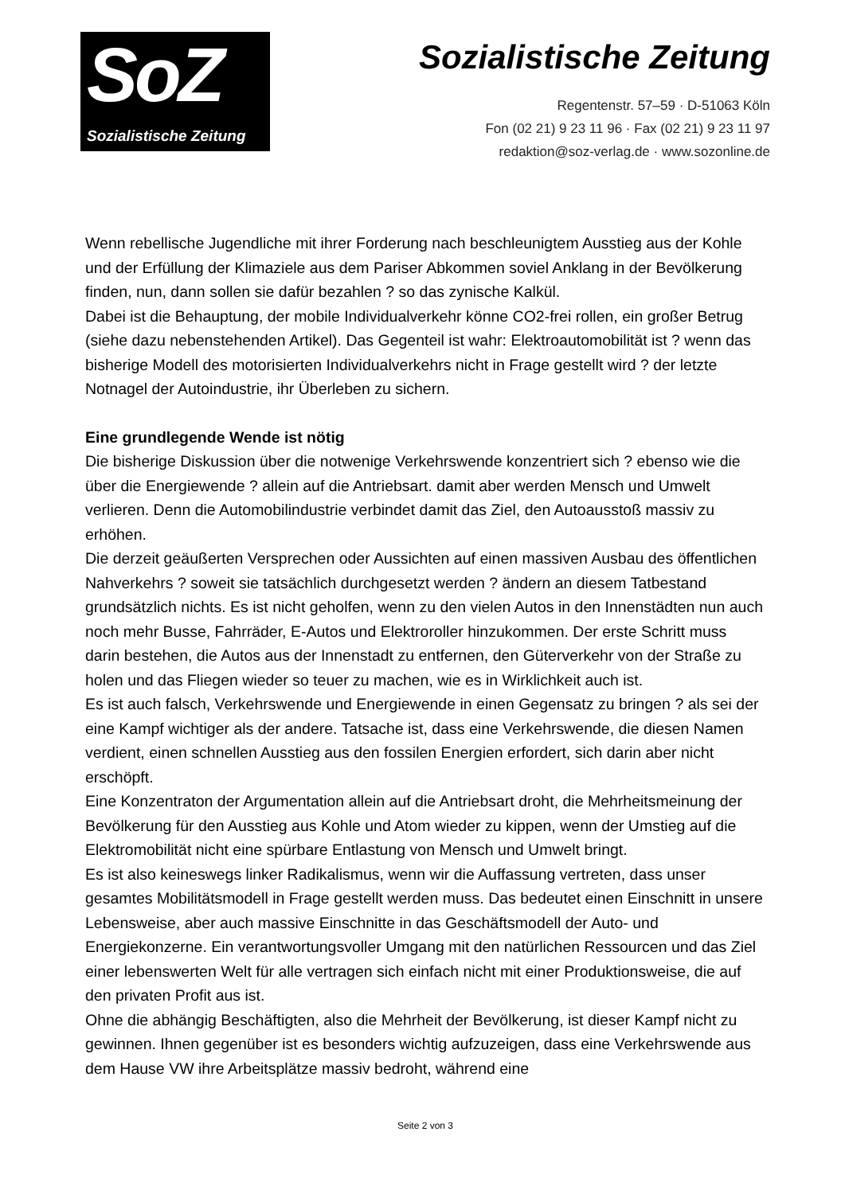SoZ
Sozialistische Zeitung
Sozialistische Zeitung
Regentenstr. 57–59 · D-51063 Köln
Fon (02 21) 9 23 11 96 · Fax (02 21) 9 23 11 97
redaktion@soz-verlag.de · www.sozonline.de
Wenn rebellische Jugendliche mit ihrer Forderung nach beschleunigtem Ausstieg aus der Kohle und der Erfüllung der Klimaziele aus dem Pariser Abkommen soviel Anklang in der Bevölkerung finden, nun, dann sollen sie dafür bezahlen ? so das zynische Kalkül.
Dabei ist die Behauptung, der mobile Individualverkehr könne CO2-frei rollen, ein großer Betrug (siehe dazu nebenstehenden Artikel). Das Gegenteil ist wahr: Elektroautomobilität ist ? wenn das bisherige Modell des motorisierten Individualverkehrs nicht in Frage gestellt wird ? der letzte Notnagel der Autoindustrie, ihr Überleben zu sichern.
Eine grundlegende Wende ist nötig
Die bisherige Diskussion über die notwenige Verkehrswende konzentriert sich ? ebenso wie die über die Energiewende ? allein auf die Antriebsart. damit aber werden Mensch und Umwelt verlieren. Denn die Automobilindustrie verbindet damit das Ziel, den Autoausstoß massiv zu erhöhen.
Die derzeit geäußerten Versprechen oder Aussichten auf einen massiven Ausbau des öffentlichen Nahverkehrs ? soweit sie tatsächlich durchgesetzt werden ? ändern an diesem Tatbestand grundsätzlich nichts. Es ist nicht geholfen, wenn zu den vielen Autos in den Innenstädten nun auch noch mehr Busse, Fahrräder, E-Autos und Elektroroller hinzukommen. Der erste Schritt muss darin bestehen, die Autos aus der Innenstadt zu entfernen, den Güterverkehr von der Straße zu holen und das Fliegen wieder so teuer zu machen, wie es in Wirklichkeit auch ist.
Es ist auch falsch, Verkehrswende und Energiewende in einen Gegensatz zu bringen ? als sei der eine Kampf wichtiger als der andere. Tatsache ist, dass eine Verkehrswende, die diesen Namen verdient, einen schnellen Ausstieg aus den fossilen Energien erfordert, sich darin aber nicht erschöpft.
Eine Konzentraton der Argumentation allein auf die Antriebsart droht, die Mehrheitsmeinung der Bevölkerung für den Ausstieg aus Kohle und Atom wieder zu kippen, wenn der Umstieg auf die Elektromobilität nicht eine spürbare Entlastung von Mensch und Umwelt bringt.
Es ist also keineswegs linker Radikalismus, wenn wir die Auffassung vertreten, dass unser gesamtes Mobilitätsmodell in Frage gestellt werden muss. Das bedeutet einen Einschnitt in unsere Lebensweise, aber auch massive Einschnitte in das Geschäftsmodell der Auto- und Energiekonzerne. Ein verantwortungsvoller Umgang mit den natürlichen Ressourcen und das Ziel einer lebenswerten Welt für alle vertragen sich einfach nicht mit einer Produktionsweise, die auf den privaten Profit aus ist.
Ohne die abhängig Beschäftigten, also die Mehrheit der Bevölkerung, ist dieser Kampf nicht zu gewinnen. Ihnen gegenüber ist es besonders wichtig aufzuzeigen, dass eine Verkehrswende aus dem Hause VW ihre Arbeitsplätze massiv bedroht, während eine
Seite 2 von 3